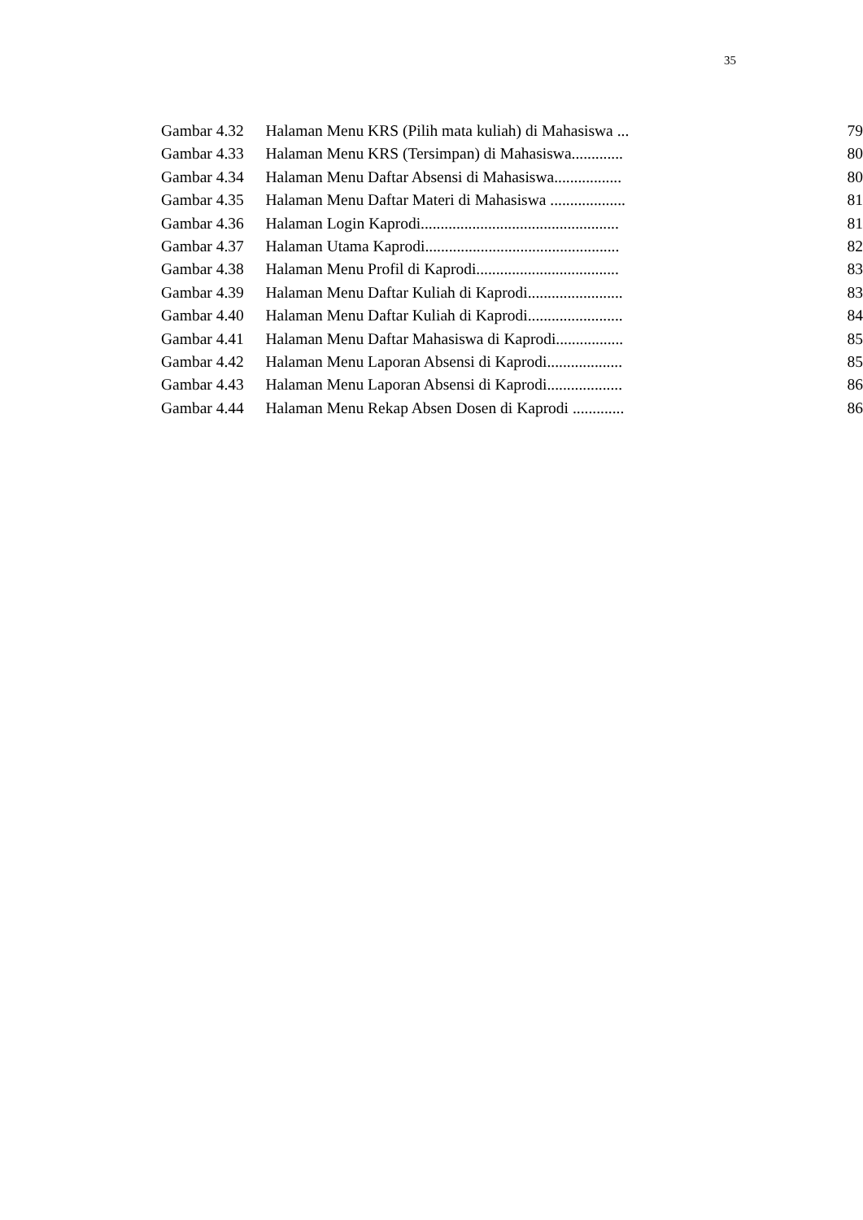35
| Gambar 4.32 | Halaman Menu KRS (Pilih mata kuliah) di Mahasiswa ... | 79 |
| Gambar 4.33 | Halaman Menu KRS (Tersimpan) di Mahasiswa............. | 80 |
| Gambar 4.34 | Halaman Menu Daftar Absensi di Mahasiswa................. | 80 |
| Gambar 4.35 | Halaman Menu Daftar Materi di Mahasiswa ................... | 81 |
| Gambar 4.36 | Halaman Login Kaprodi.................................................. | 81 |
| Gambar 4.37 | Halaman Utama Kaprodi................................................. | 82 |
| Gambar 4.38 | Halaman Menu Profil di Kaprodi.................................... | 83 |
| Gambar 4.39 | Halaman Menu Daftar Kuliah di Kaprodi........................ | 83 |
| Gambar 4.40 | Halaman Menu Daftar Kuliah di Kaprodi........................ | 84 |
| Gambar 4.41 | Halaman Menu Daftar Mahasiswa di Kaprodi................. | 85 |
| Gambar 4.42 | Halaman Menu Laporan Absensi di Kaprodi................... | 85 |
| Gambar 4.43 | Halaman Menu Laporan Absensi di Kaprodi................... | 86 |
| Gambar 4.44 | Halaman Menu Rekap Absen Dosen di Kaprodi ............. | 86 |